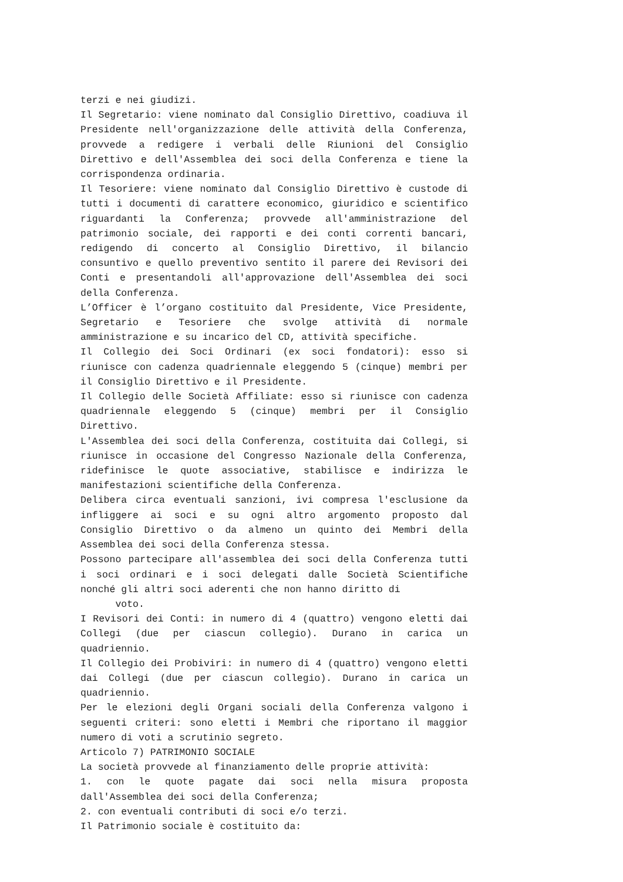terzi e nei giudizi.
Il Segretario: viene nominato dal Consiglio Direttivo, coadiuva il Presidente nell'organizzazione delle attività della Conferenza, provvede a redigere i verbali delle Riunioni del Consiglio Direttivo e dell'Assemblea dei soci della Conferenza e tiene la corrispondenza ordinaria.
Il Tesoriere: viene nominato dal Consiglio Direttivo è custode di tutti i documenti di carattere economico, giuridico e scientifico riguardanti la Conferenza; provvede all'amministrazione del patrimonio sociale, dei rapporti e dei conti correnti bancari, redigendo di concerto al Consiglio Direttivo, il bilancio consuntivo e quello preventivo sentito il parere dei Revisori dei Conti e presentandoli all'approvazione dell'Assemblea dei soci della Conferenza.
L’Officer è l’organo costituito dal Presidente, Vice Presidente, Segretario e Tesoriere che svolge attività di normale amministrazione e su incarico del CD, attività specifiche.
Il Collegio dei Soci Ordinari (ex soci fondatori): esso si riunisce con cadenza quadriennale eleggendo 5 (cinque) membri per il Consiglio Direttivo e il Presidente.
Il Collegio delle Società Affiliate: esso si riunisce con cadenza quadriennale eleggendo 5 (cinque) membri per il Consiglio Direttivo.
L'Assemblea dei soci della Conferenza, costituita dai Collegi, si riunisce in occasione del Congresso Nazionale della Conferenza, ridefinisce le quote associative, stabilisce e indirizza le manifestazioni scientifiche della Conferenza.
Delibera circa eventuali sanzioni, ivi compresa l'esclusione da infliggere ai soci e su ogni altro argomento proposto dal Consiglio Direttivo o da almeno un quinto dei Membri della Assemblea dei soci della Conferenza stessa.
Possono partecipare all'assemblea dei soci della Conferenza tutti i soci ordinari e i soci delegati dalle Società Scientifiche nonché gli altri soci aderenti che non hanno diritto di
voto.
I Revisori dei Conti: in numero di 4 (quattro) vengono eletti dai Collegi (due per ciascun collegio). Durano in carica un quadriennio.
Il Collegio dei Probiviri: in numero di 4 (quattro) vengono eletti dai Collegi (due per ciascun collegio). Durano in carica un quadriennio.
Per le elezioni degli Organi sociali della Conferenza valgono i seguenti criteri: sono eletti i Membri che riportano il maggior numero di voti a scrutinio segreto.
Articolo 7) PATRIMONIO SOCIALE
La società provvede al finanziamento delle proprie attività:
1. con le quote pagate dai soci nella misura proposta dall'Assemblea dei soci della Conferenza;
2. con eventuali contributi di soci e/o terzi.
Il Patrimonio sociale è costituito da: